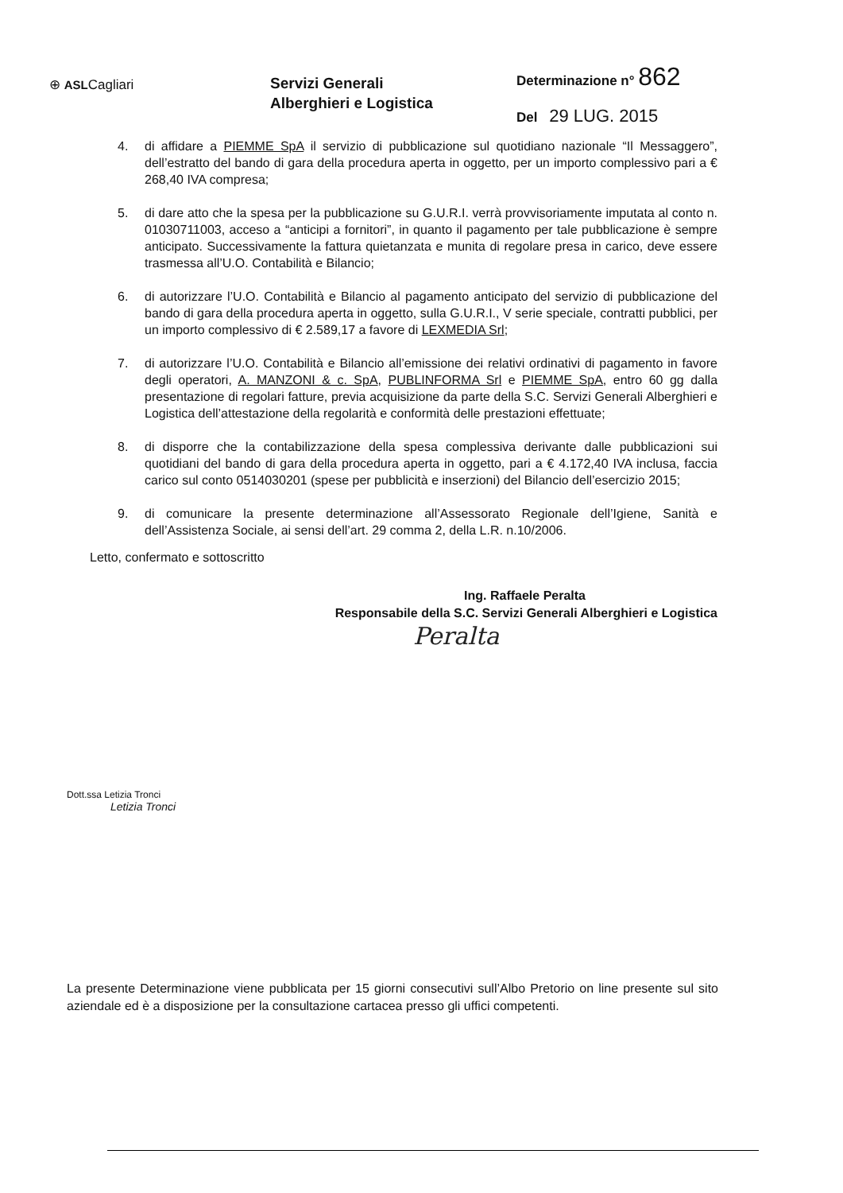⊕ ASLCagliari
Servizi Generali
Alberghieri e Logistica
Determinazione n° 862
Del 29 LUG. 2015
4. di affidare a PIEMME SpA il servizio di pubblicazione sul quotidiano nazionale “Il Messaggero”, dell’estratto del bando di gara della procedura aperta in oggetto, per un importo complessivo pari a € 268,40 IVA compresa;
5. di dare atto che la spesa per la pubblicazione su G.U.R.I. verrà provvisoriamente imputata al conto n. 01030711003, acceso a “anticipi a fornitori”, in quanto il pagamento per tale pubblicazione è sempre anticipato. Successivamente la fattura quietanzata e munita di regolare presa in carico, deve essere trasmessa all’U.O. Contabilità e Bilancio;
6. di autorizzare l’U.O. Contabilità e Bilancio al pagamento anticipato del servizio di pubblicazione del bando di gara della procedura aperta in oggetto, sulla G.U.R.I., V serie speciale, contratti pubblici, per un importo complessivo di € 2.589,17 a favore di LEXMEDIA Srl;
7. di autorizzare l’U.O. Contabilità e Bilancio all’emissione dei relativi ordinativi di pagamento in favore degli operatori, A. MANZONI & c. SpA, PUBLINFORMA Srl e PIEMME SpA, entro 60 gg dalla presentazione di regolari fatture, previa acquisizione da parte della S.C. Servizi Generali Alberghieri e Logistica dell’attestazione della regolarità e conformità delle prestazioni effettuate;
8. di disporre che la contabilizzazione della spesa complessiva derivante dalle pubblicazioni sui quotidiani del bando di gara della procedura aperta in oggetto, pari a € 4.172,40 IVA inclusa, faccia carico sul conto 0514030201 (spese per pubblicità e inserzioni) del Bilancio dell’esercizio 2015;
9. di comunicare la presente determinazione all’Assessorato Regionale dell’Igiene, Sanità e dell’Assistenza Sociale, ai sensi dell’art. 29 comma 2, della L.R. n.10/2006.
Letto, confermato e sottoscritto
Ing. Raffaele Peralta
Responsabile della S.C. Servizi Generali Alberghieri e Logistica
Peralta
Dott.ssa Letizia Tronci
Letizia Tronci
La presente Determinazione viene pubblicata per 15 giorni consecutivi sull’Albo Pretorio on line presente sul sito aziendale ed è a disposizione per la consultazione cartacea presso gli uffici competenti.